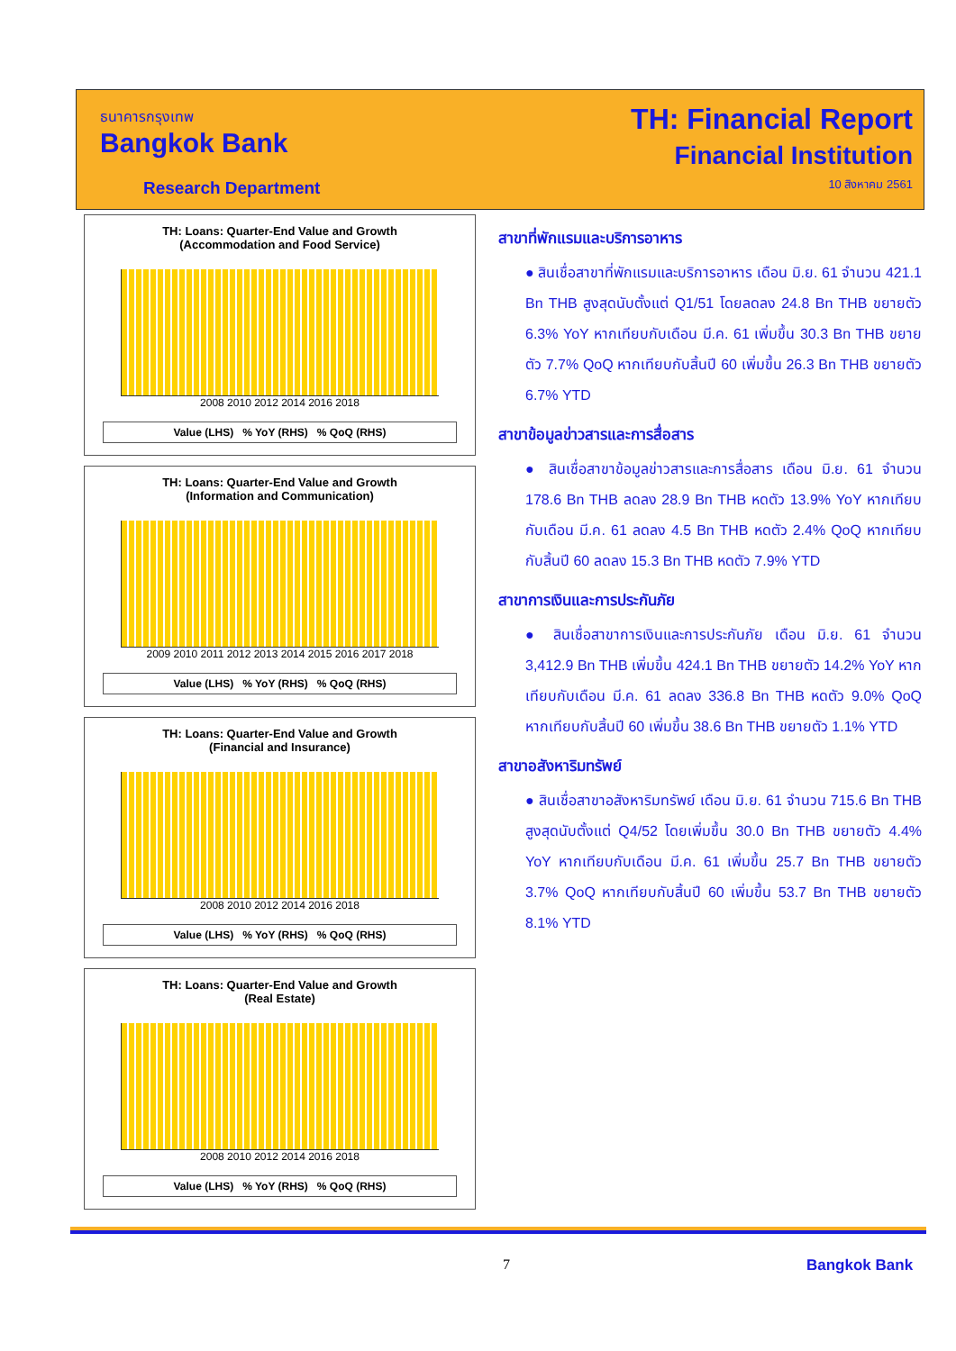ธนาคารกรุงเทพ
Bangkok Bank
Research Department
TH: Financial Report
Financial Institution
10 สิงหาคม 2561
TH: Loans: Quarter-End Value and Growth
(Accommodation and Food Service)
2008 2010 2012 2014 2016 2018
Value (LHS) % YoY (RHS) % QoQ (RHS)
TH: Loans: Quarter-End Value and Growth
(Information and Communication)
2009 2010 2011 2012 2013 2014 2015 2016 2017 2018
Value (LHS) % YoY (RHS) % QoQ (RHS)
TH: Loans: Quarter-End Value and Growth
(Financial and Insurance)
2008 2010 2012 2014 2016 2018
Value (LHS) % YoY (RHS) % QoQ (RHS)
TH: Loans: Quarter-End Value and Growth
(Real Estate)
2008 2010 2012 2014 2016 2018
Value (LHS) % YoY (RHS) % QoQ (RHS)
สาขาที่พักแรมและบริการอาหาร
● สินเชื่อสาขาที่พักแรมและบริการอาหาร เดือน มิ.ย. 61 จำนวน 421.1 Bn THB สูงสุดนับตั้งแต่ Q1/51 โดยลดลง 24.8 Bn THB ขยายตัว 6.3% YoY หากเทียบกับเดือน มี.ค. 61 เพิ่มขึ้น 30.3 Bn THB ขยายตัว 7.7% QoQ หากเทียบกับสิ้นปี 60 เพิ่มขึ้น 26.3 Bn THB ขยายตัว 6.7% YTD
สาขาข้อมูลข่าวสารและการสื่อสาร
● สินเชื่อสาขาข้อมูลข่าวสารและการสื่อสาร เดือน มิ.ย. 61 จำนวน 178.6 Bn THB ลดลง 28.9 Bn THB หดตัว 13.9% YoY หากเทียบกับเดือน มี.ค. 61 ลดลง 4.5 Bn THB หดตัว 2.4% QoQ หากเทียบกับสิ้นปี 60 ลดลง 15.3 Bn THB หดตัว 7.9% YTD
สาขาการเงินและการประกันภัย
● สินเชื่อสาขาการเงินและการประกันภัย เดือน มิ.ย. 61 จำนวน 3,412.9 Bn THB เพิ่มขึ้น 424.1 Bn THB ขยายตัว 14.2% YoY หากเทียบกับเดือน มี.ค. 61 ลดลง 336.8 Bn THB หดตัว 9.0% QoQ หากเทียบกับสิ้นปี 60 เพิ่มขึ้น 38.6 Bn THB ขยายตัว 1.1% YTD
สาขาอสังหาริมทรัพย์
● สินเชื่อสาขาอสังหาริมทรัพย์ เดือน มิ.ย. 61 จำนวน 715.6 Bn THB สูงสุดนับตั้งแต่ Q4/52 โดยเพิ่มขึ้น 30.0 Bn THB ขยายตัว 4.4% YoY หากเทียบกับเดือน มี.ค. 61 เพิ่มขึ้น 25.7 Bn THB ขยายตัว 3.7% QoQ หากเทียบกับสิ้นปี 60 เพิ่มขึ้น 53.7 Bn THB ขยายตัว 8.1% YTD
7 Bangkok Bank